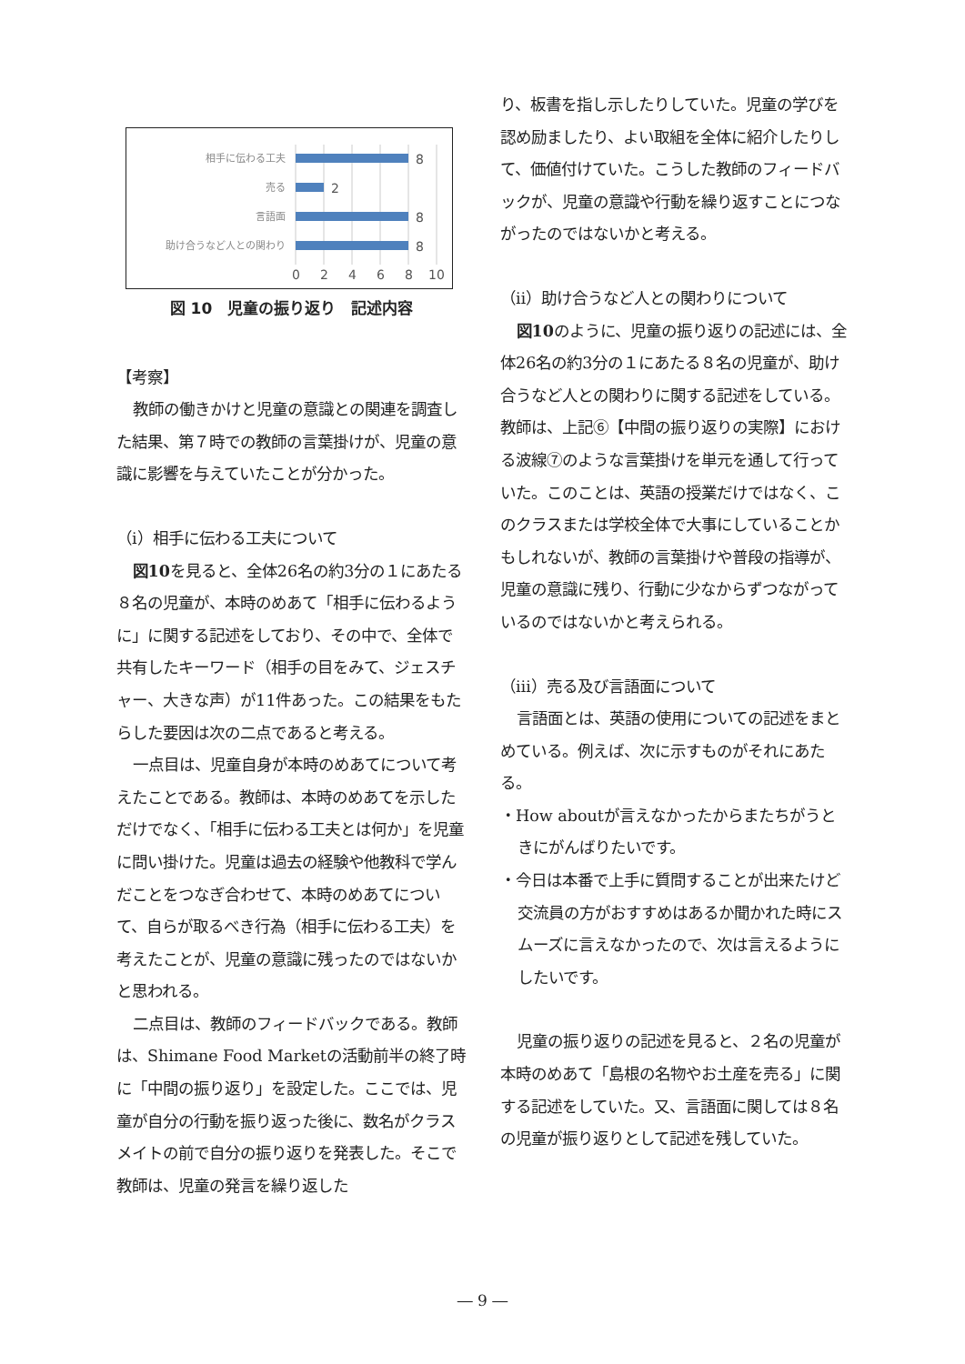相手に伝わる工夫
売る
言語面
助け合うなど人との関わり
8
2
8
8
0
2
4
6
8
10
図 10　児童の振り返り　記述内容
【考察】
教師の働きかけと児童の意識との関連を調査した結果、第７時での教師の言葉掛けが、児童の意識に影響を与えていたことが分かった。
（ⅰ）相手に伝わる工夫について
図10を見ると、全体26名の約3分の１にあたる８名の児童が、本時のめあて「相手に伝わるように」に関する記述をしており、その中で、全体で共有したキーワード（相手の目をみて、ジェスチャー、大きな声）が11件あった。この結果をもたらした要因は次の二点であると考える。
一点目は、児童自身が本時のめあてについて考えたことである。教師は、本時のめあてを示しただけでなく、「相手に伝わる工夫とは何か」を児童に問い掛けた。児童は過去の経験や他教科で学んだことをつなぎ合わせて、本時のめあてについて、自らが取るべき行為（相手に伝わる工夫）を考えたことが、児童の意識に残ったのではないかと思われる。
二点目は、教師のフィードバックである。教師は、Shimane Food Marketの活動前半の終了時に「中間の振り返り」を設定した。ここでは、児童が自分の行動を振り返った後に、数名がクラスメイトの前で自分の振り返りを発表した。そこで教師は、児童の発言を繰り返した
り、板書を指し示したりしていた。児童の学びを認め励ましたり、よい取組を全体に紹介したりして、価値付けていた。こうした教師のフィードバックが、児童の意識や行動を繰り返すことにつながったのではないかと考える。
（ⅱ）助け合うなど人との関わりについて
図10のように、児童の振り返りの記述には、全体26名の約3分の１にあたる８名の児童が、助け合うなど人との関わりに関する記述をしている。教師は、上記⑥【中間の振り返りの実際】における波線⑦のような言葉掛けを単元を通して行っていた。このことは、英語の授業だけではなく、このクラスまたは学校全体で大事にしていることかもしれないが、教師の言葉掛けや普段の指導が、児童の意識に残り、行動に少なからずつながっているのではないかと考えられる。
（ⅲ）売る及び言語面について
言語面とは、英語の使用についての記述をまとめている。例えば、次に示すものがそれにあたる。
・How aboutが言えなかったからまたちがうときにがんばりたいです。
・今日は本番で上手に質問することが出来たけど交流員の方がおすすめはあるか聞かれた時にスムーズに言えなかったので、次は言えるようにしたいです。
児童の振り返りの記述を見ると、２名の児童が本時のめあて「島根の名物やお土産を売る」に関する記述をしていた。又、言語面に関しては８名の児童が振り返りとして記述を残していた。
― 9 ―